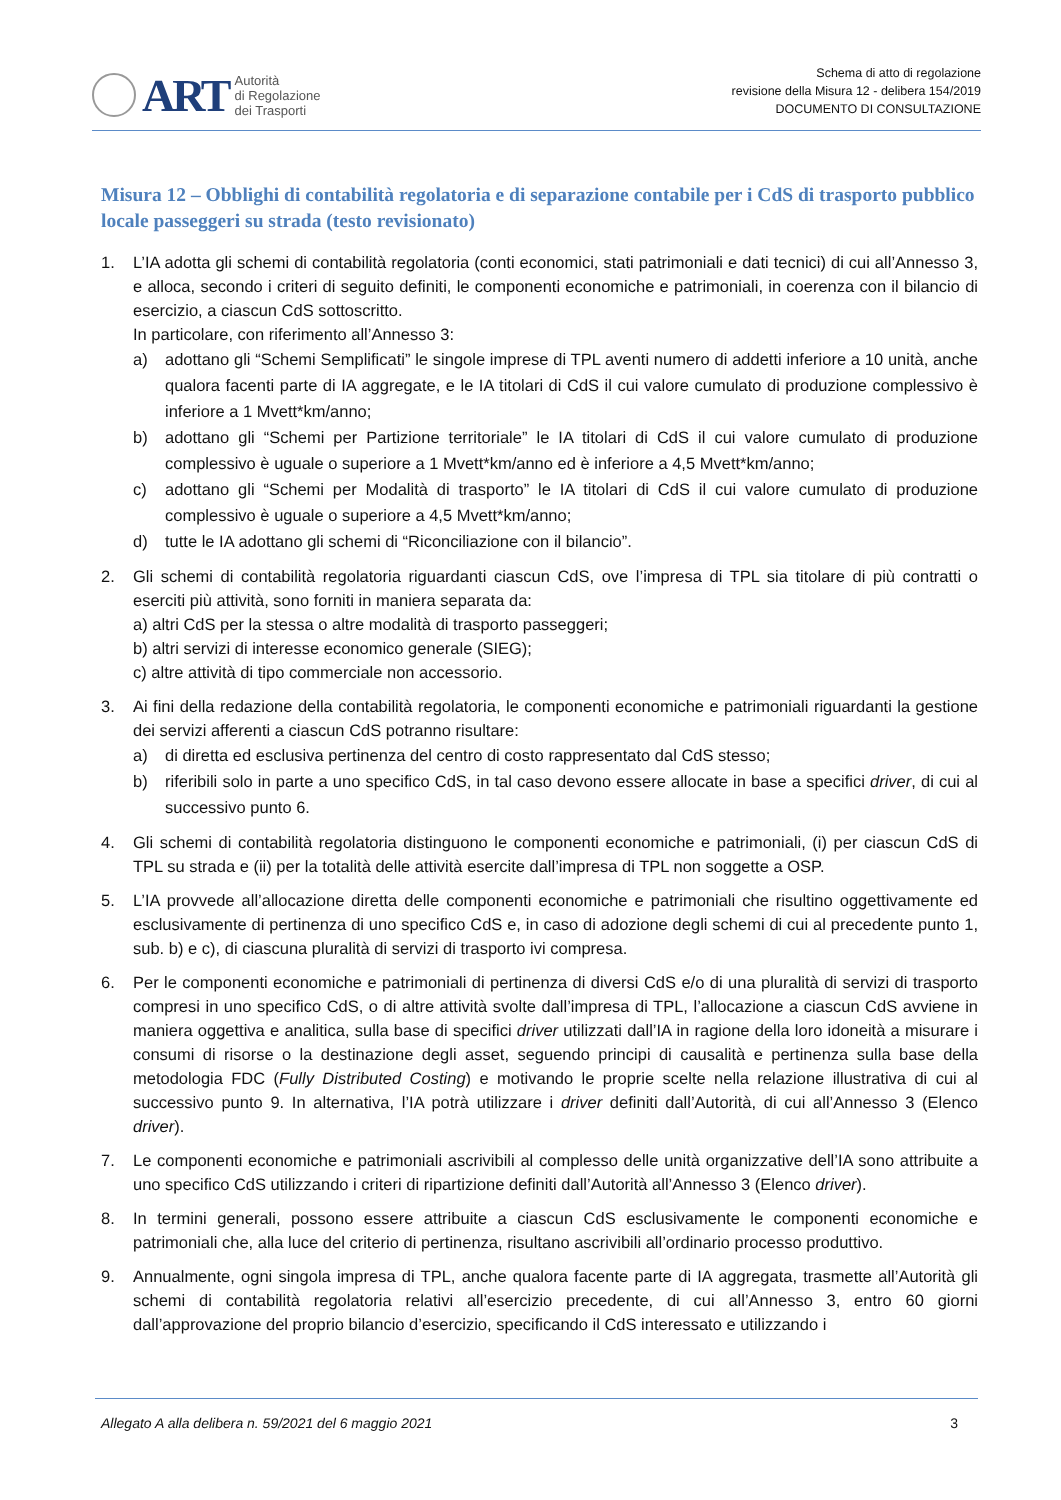ART
Autorità
di Regolazione
dei Trasporti
Schema di atto di regolazione
revisione della Misura 12 - delibera 154/2019
DOCUMENTO DI CONSULTAZIONE
Misura 12 – Obblighi di contabilità regolatoria e di separazione contabile per i CdS di trasporto pubblico locale passeggeri su strada (testo revisionato)
1. L’IA adotta gli schemi di contabilità regolatoria (conti economici, stati patrimoniali e dati tecnici) di cui all’Annesso 3, e alloca, secondo i criteri di seguito definiti, le componenti economiche e patrimoniali, in coerenza con il bilancio di esercizio, a ciascun CdS sottoscritto.
In particolare, con riferimento all’Annesso 3:
a) adottano gli “Schemi Semplificati” le singole imprese di TPL aventi numero di addetti inferiore a 10 unità, anche qualora facenti parte di IA aggregate, e le IA titolari di CdS il cui valore cumulato di produzione complessivo è inferiore a 1 Mvett*km/anno;
b) adottano gli “Schemi per Partizione territoriale” le IA titolari di CdS il cui valore cumulato di produzione complessivo è uguale o superiore a 1 Mvett*km/anno ed è inferiore a 4,5 Mvett*km/anno;
c) adottano gli “Schemi per Modalità di trasporto” le IA titolari di CdS il cui valore cumulato di produzione complessivo è uguale o superiore a 4,5 Mvett*km/anno;
d) tutte le IA adottano gli schemi di “Riconciliazione con il bilancio”.
2. Gli schemi di contabilità regolatoria riguardanti ciascun CdS, ove l’impresa di TPL sia titolare di più contratti o eserciti più attività, sono forniti in maniera separata da:
a) altri CdS per la stessa o altre modalità di trasporto passeggeri;
b) altri servizi di interesse economico generale (SIEG);
c) altre attività di tipo commerciale non accessorio.
3. Ai fini della redazione della contabilità regolatoria, le componenti economiche e patrimoniali riguardanti la gestione dei servizi afferenti a ciascun CdS potranno risultare:
a) di diretta ed esclusiva pertinenza del centro di costo rappresentato dal CdS stesso;
b) riferibili solo in parte a uno specifico CdS, in tal caso devono essere allocate in base a specifici driver, di cui al successivo punto 6.
4. Gli schemi di contabilità regolatoria distinguono le componenti economiche e patrimoniali, (i) per ciascun CdS di TPL su strada e (ii) per la totalità delle attività esercite dall’impresa di TPL non soggette a OSP.
5. L’IA provvede all’allocazione diretta delle componenti economiche e patrimoniali che risultino oggettivamente ed esclusivamente di pertinenza di uno specifico CdS e, in caso di adozione degli schemi di cui al precedente punto 1, sub. b) e c), di ciascuna pluralità di servizi di trasporto ivi compresa.
6. Per le componenti economiche e patrimoniali di pertinenza di diversi CdS e/o di una pluralità di servizi di trasporto compresi in uno specifico CdS, o di altre attività svolte dall’impresa di TPL, l’allocazione a ciascun CdS avviene in maniera oggettiva e analitica, sulla base di specifici driver utilizzati dall’IA in ragione della loro idoneità a misurare i consumi di risorse o la destinazione degli asset, seguendo principi di causalità e pertinenza sulla base della metodologia FDC (Fully Distributed Costing) e motivando le proprie scelte nella relazione illustrativa di cui al successivo punto 9. In alternativa, l’IA potrà utilizzare i driver definiti dall’Autorità, di cui all’Annesso 3 (Elenco driver).
7. Le componenti economiche e patrimoniali ascrivibili al complesso delle unità organizzative dell’IA sono attribuite a uno specifico CdS utilizzando i criteri di ripartizione definiti dall’Autorità all’Annesso 3 (Elenco driver).
8. In termini generali, possono essere attribuite a ciascun CdS esclusivamente le componenti economiche e patrimoniali che, alla luce del criterio di pertinenza, risultano ascrivibili all’ordinario processo produttivo.
9. Annualmente, ogni singola impresa di TPL, anche qualora facente parte di IA aggregata, trasmette all’Autorità gli schemi di contabilità regolatoria relativi all’esercizio precedente, di cui all’Annesso 3, entro 60 giorni dall’approvazione del proprio bilancio d’esercizio, specificando il CdS interessato e utilizzando i
Allegato A alla delibera n. 59/2021 del 6 maggio 2021 3